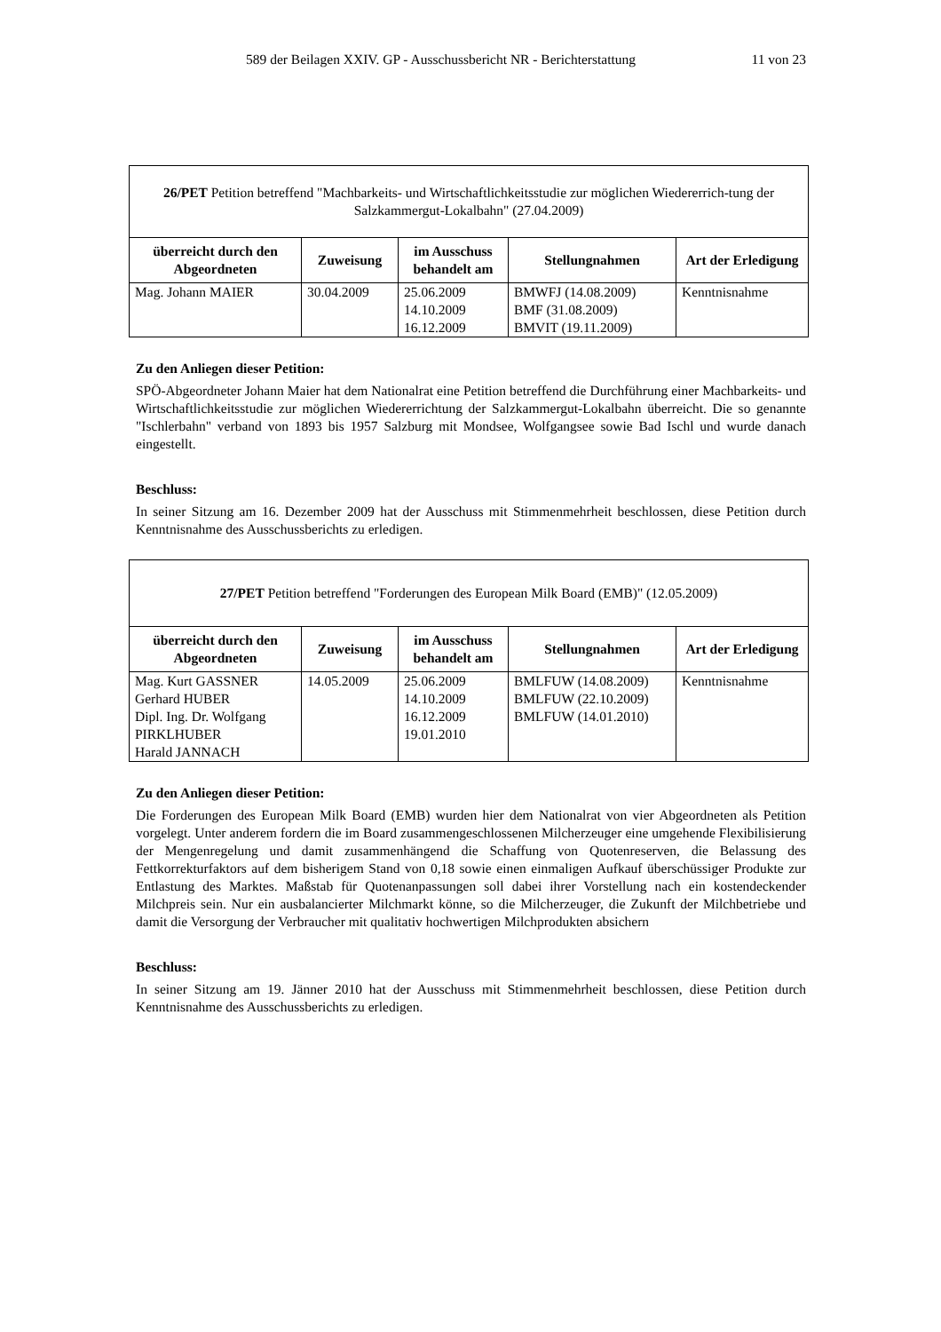589 der Beilagen XXIV. GP - Ausschussbericht NR - Berichterstattung 11 von 23
| 26/PET Petition betreffend "Machbarkeits- und Wirtschaftlichkeitsstudie zur möglichen Wiedererrich-tung der Salzkammergut-Lokalbahn" (27.04.2009) | | | | |
| überreicht durch den Abgeordneten | Zuweisung | im Ausschuss behandelt am | Stellungnahmen | Art der Erledigung |
| Mag. Johann MAIER | 30.04.2009 | 25.06.2009 14.10.2009 16.12.2009 | BMWFJ (14.08.2009) BMF (31.08.2009) BMVIT (19.11.2009) | Kenntnisnahme |
Zu den Anliegen dieser Petition:
SPÖ-Abgeordneter Johann Maier hat dem Nationalrat eine Petition betreffend die Durchführung einer Machbarkeits- und Wirtschaftlichkeitsstudie zur möglichen Wiedererrichtung der Salzkammergut-Lokalbahn überreicht. Die so genannte "Ischlerbahn" verband von 1893 bis 1957 Salzburg mit Mondsee, Wolfgangsee sowie Bad Ischl und wurde danach eingestellt.
Beschluss:
In seiner Sitzung am 16. Dezember 2009 hat der Ausschuss mit Stimmenmehrheit beschlossen, diese Petition durch Kenntnisnahme des Ausschussberichts zu erledigen.
| 27/PET Petition betreffend "Forderungen des European Milk Board (EMB)" (12.05.2009) | | | | |
| überreicht durch den Abgeordneten | Zuweisung | im Ausschuss behandelt am | Stellungnahmen | Art der Erledigung |
| Mag. Kurt GASSNER Gerhard HUBER Dipl. Ing. Dr. Wolfgang PIRKLHUBER Harald JANNACH | 14.05.2009 | 25.06.2009 14.10.2009 16.12.2009 19.01.2010 | BMLFUW (14.08.2009) BMLFUW (22.10.2009) BMLFUW (14.01.2010) | Kenntnisnahme |
Zu den Anliegen dieser Petition:
Die Forderungen des European Milk Board (EMB) wurden hier dem Nationalrat von vier Abgeordneten als Petition vorgelegt. Unter anderem fordern die im Board zusammengeschlossenen Milcherzeuger eine umgehende Flexibilisierung der Mengenregelung und damit zusammenhängend die Schaffung von Quotenreserven, die Belassung des Fettkorrekturfaktors auf dem bisherigem Stand von 0,18 sowie einen einmaligen Aufkauf überschüssiger Produkte zur Entlastung des Marktes. Maßstab für Quotenanpassungen soll dabei ihrer Vorstellung nach ein kostendeckender Milchpreis sein. Nur ein ausbalancierter Milchmarkt könne, so die Milcherzeuger, die Zukunft der Milchbetriebe und damit die Versorgung der Verbraucher mit qualitativ hochwertigen Milchprodukten absichern
Beschluss:
In seiner Sitzung am 19. Jänner 2010 hat der Ausschuss mit Stimmenmehrheit beschlossen, diese Petition durch Kenntnisnahme des Ausschussberichts zu erledigen.